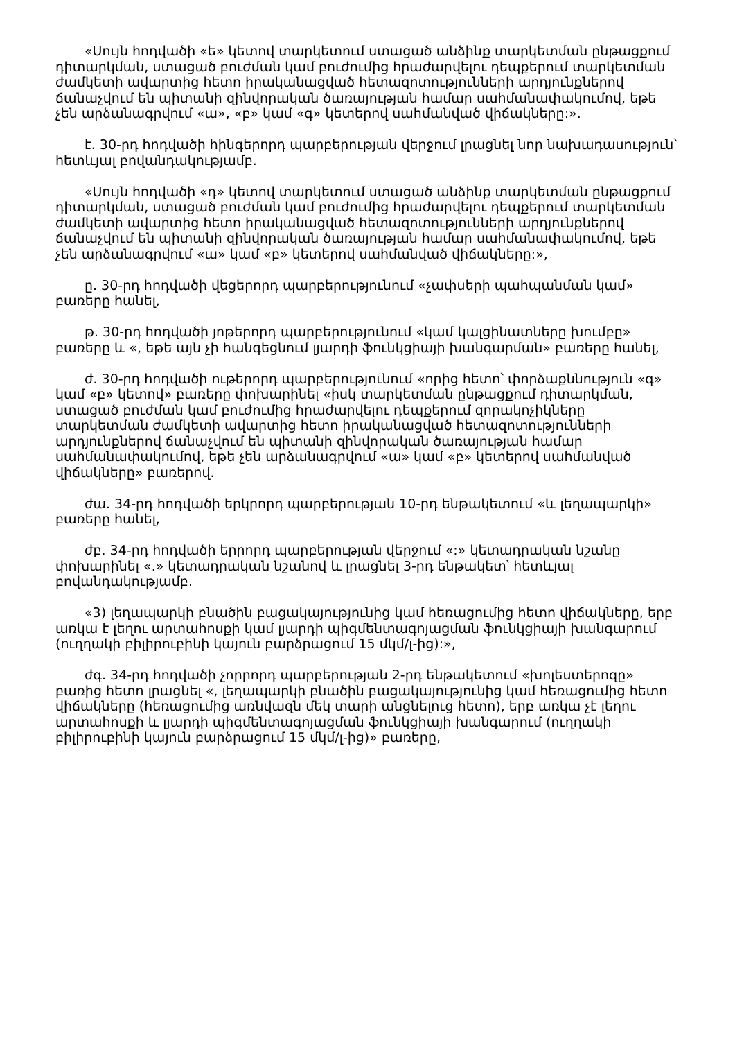«Սույն հոդվածի «ե» կետով տարկետում ստացած անձինք տարկետման ընթացքում դիտարկման, ստացած բուժման կամ բուժումից հրաժարվելու դեպքերում տարկետման ժամկետի ավարտից հետո իրականացված հետազոտությունների արդյունքներով ճանաչվում են պիտանի զինվորական ծառայության համար սահմանափակումով, եթե չեն արձանագրվում «ա», «բ» կամ «գ» կետերով սահմանված վիճակները:».
է. 30-րդ հոդվածի հինգերորդ պարբերության վերջում լրացնել նոր նախադասություն՝ հետևյալ բովանդակությամբ.
«Սույն հոդվածի «դ» կետով տարկետում ստացած անձինք տարկետման ընթացքում դիտարկման, ստացած բուժման կամ բուժումից հրաժարվելու դեպքերում տարկետման ժամկետի ավարտից հետո իրականացված հետազոտությունների արդյունքներով ճանաչվում են պիտանի զինվորական ծառայության համար սահմանափակումով, եթե չեն արձանագրվում «ա» կամ «բ» կետերով սահմանված վիճակները:»,
ը. 30-րդ հոդվածի վեցերորդ պարբերությունում «չափսերի պահպանման կամ» բառերը հանել,
թ. 30-րդ հոդվածի յոթերորդ պարբերությունում «կամ կալցինատները խումբը» բառերը և «, եթե այն չի հանգեցնում լյարդի ֆունկցիայի խանգարման» բառերը հանել,
ժ. 30-րդ հոդվածի ութերորդ պարբերությունում «որից հետո՝ փորձաքննություն «գ» կամ «բ» կետով» բառերը փոխարինել «իսկ տարկետման ընթացքում դիտարկման, ստացած բուժման կամ բուժումից հրաժարվելու դեպքերում զորակոչիկները տարկետման ժամկետի ավարտից հետո իրականացված հետազոտությունների արդյունքներով ճանաչվում են պիտանի զինվորական ծառայության համար սահմանափակումով, եթե չեն արձանագրվում «ա» կամ «բ» կետերով սահմանված վիճակները» բառերով.
ժա. 34-րդ հոդվածի երկրորդ պարբերության 10-րդ ենթակետում «և լեղապարկի» բառերը հանել,
ժբ. 34-րդ հոդվածի երրորդ պարբերության վերջում «:» կետադրական նշանը փոխարինել «.» կետադրական նշանով և լրացնել 3-րդ ենթակետ՝ հետևյալ բովանդակությամբ.
«3) լեղապարկի բնածին բացակայությունից կամ հեռացումից հետո վիճակները, երբ առկա է լեղու արտահոսքի կամ լյարդի պիգմենտագոյացման ֆունկցիայի խանգարում (ուղղակի բիլիրուբինի կայուն բարձրացում 15 մկմ/լ-ից):»,
ժգ. 34-րդ հոդվածի չորրորդ պարբերության 2-րդ ենթակետում «խոլեստերոզը» բառից հետո լրացնել «, լեղապարկի բնածին բացակայությունից կամ հեռացումից հետո վիճակները (հեռացումից առնվազն մեկ տարի անցնելուց հետո), երբ առկա չէ լեղու արտահոսքի և լյարդի պիգմենտագոյացման ֆունկցիայի խանգարում (ուղղակի բիլիրուբինի կայուն բարձրացում 15 մկմ/լ-ից)» բառերը,